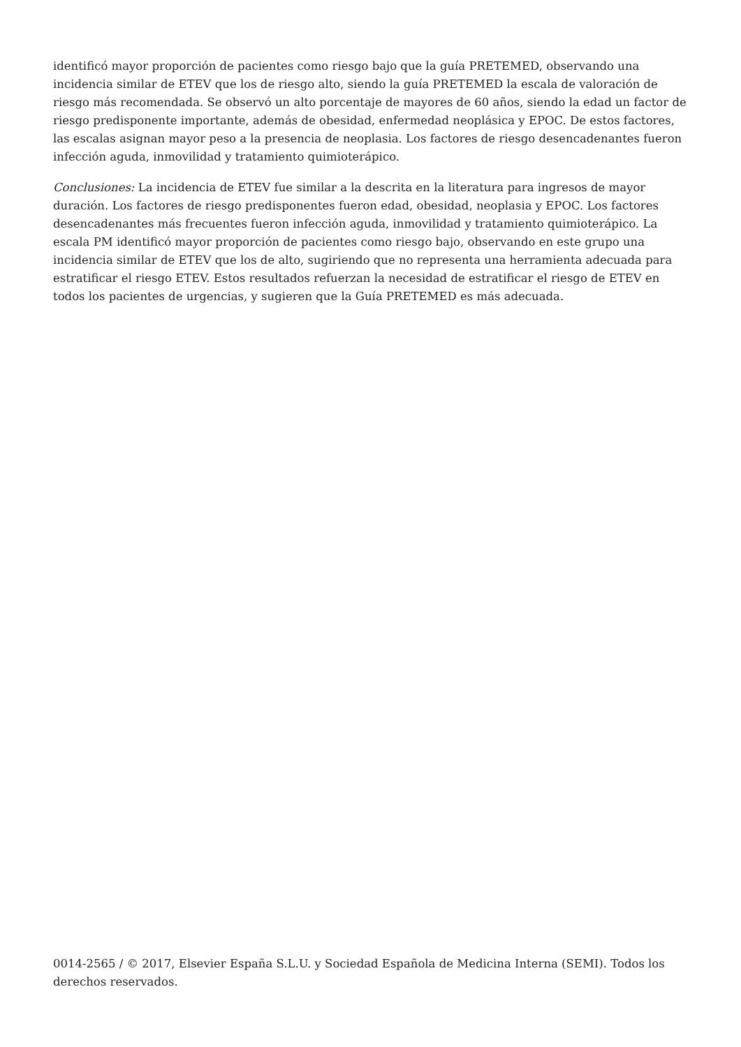identificó mayor proporción de pacientes como riesgo bajo que la guía PRETEMED, observando una incidencia similar de ETEV que los de riesgo alto, siendo la guía PRETEMED la escala de valoración de riesgo más recomendada. Se observó un alto porcentaje de mayores de 60 años, siendo la edad un factor de riesgo predisponente importante, además de obesidad, enfermedad neoplásica y EPOC. De estos factores, las escalas asignan mayor peso a la presencia de neoplasia. Los factores de riesgo desencadenantes fueron infección aguda, inmovilidad y tratamiento quimioterápico.
Conclusiones: La incidencia de ETEV fue similar a la descrita en la literatura para ingresos de mayor duración. Los factores de riesgo predisponentes fueron edad, obesidad, neoplasia y EPOC. Los factores desencadenantes más frecuentes fueron infección aguda, inmovilidad y tratamiento quimioterápico. La escala PM identificó mayor proporción de pacientes como riesgo bajo, observando en este grupo una incidencia similar de ETEV que los de alto, sugiriendo que no representa una herramienta adecuada para estratificar el riesgo ETEV. Estos resultados refuerzan la necesidad de estratificar el riesgo de ETEV en todos los pacientes de urgencias, y sugieren que la Guía PRETEMED es más adecuada.
0014-2565 / © 2017, Elsevier España S.L.U. y Sociedad Española de Medicina Interna (SEMI). Todos los derechos reservados.